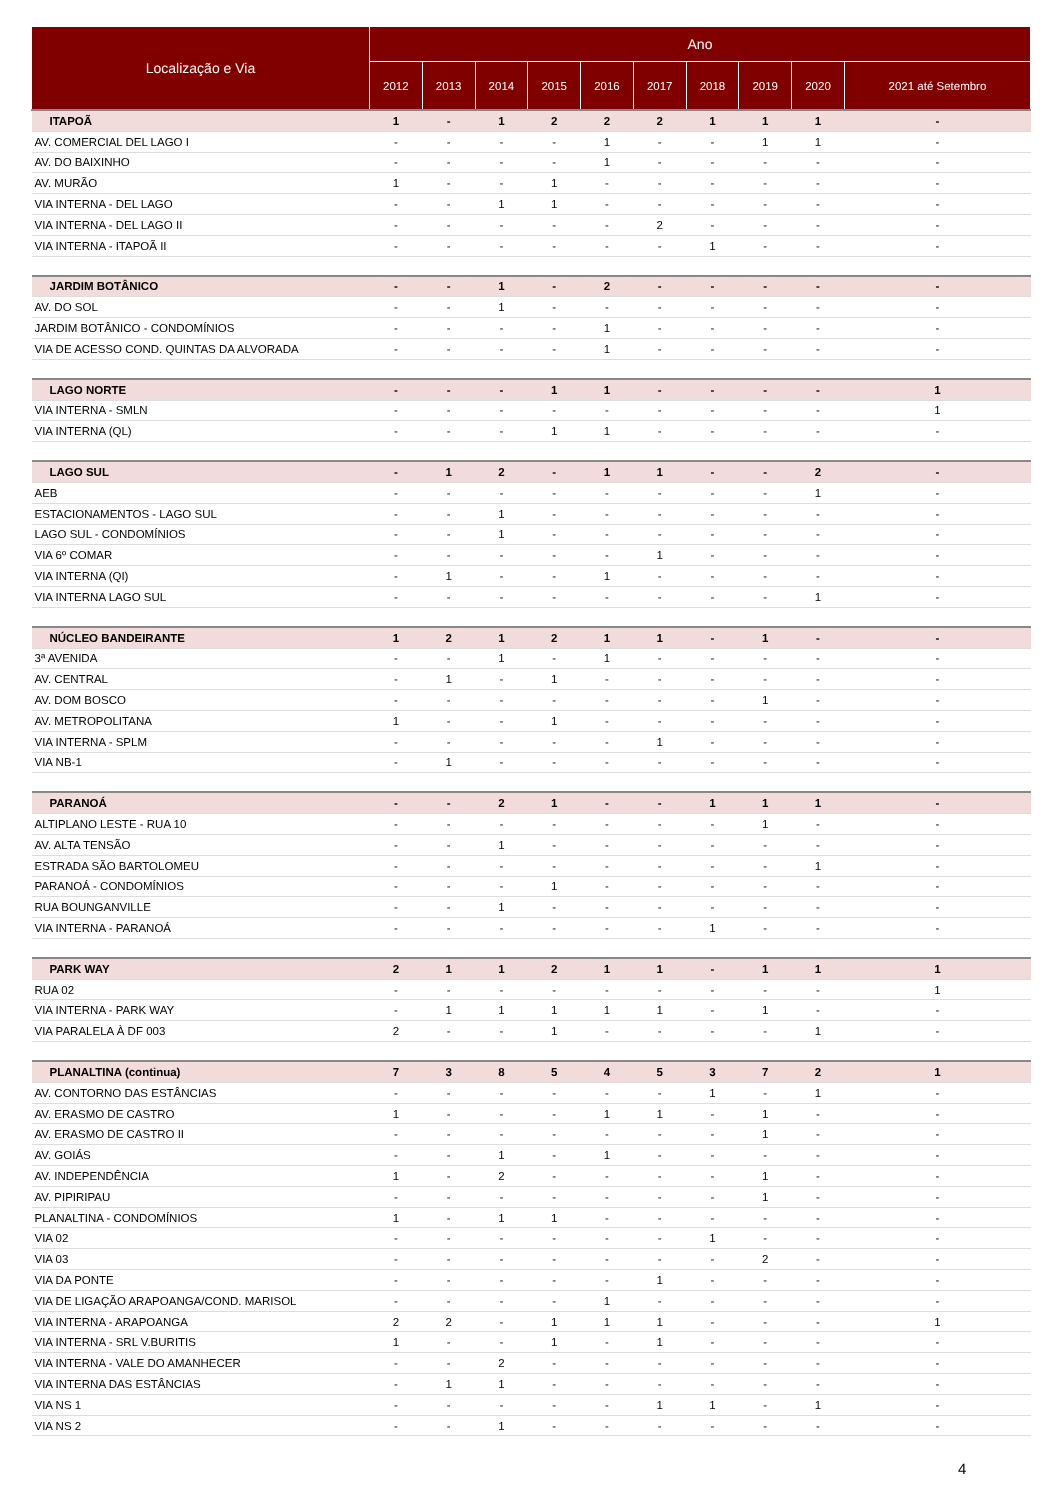| Localização e Via | Ano | | | | | | | | | |
| --- | --- | --- | --- | --- | --- | --- | --- | --- | --- | --- |
| | 2012 | 2013 | 2014 | 2015 | 2016 | 2017 | 2018 | 2019 | 2020 | 2021 até Setembro |
| ITAPOÃ | 1 | - | 1 | 2 | 2 | 2 | 1 | 1 | 1 | - |
| AV. COMERCIAL DEL LAGO I | - | - | - | - | 1 | - | - | 1 | 1 | - |
| AV. DO BAIXINHO | - | - | - | - | 1 | - | - | - | - | - |
| AV. MURÃO | 1 | - | - | 1 | - | - | - | - | - | - |
| VIA INTERNA - DEL LAGO | - | - | 1 | 1 | - | - | - | - | - | - |
| VIA INTERNA - DEL LAGO II | - | - | - | - | - | 2 | - | - | - | - |
| VIA INTERNA - ITAPOÃ II | - | - | - | - | - | - | 1 | - | - | - |
| JARDIM BOTÂNICO | - | - | 1 | - | 2 | - | - | - | - | - |
| AV. DO SOL | - | - | 1 | - | - | - | - | - | - | - |
| JARDIM BOTÂNICO - CONDOMÍNIOS | - | - | - | - | 1 | - | - | - | - | - |
| VIA DE ACESSO COND. QUINTAS DA ALVORADA | - | - | - | - | 1 | - | - | - | - | - |
| LAGO NORTE | - | - | - | 1 | 1 | - | - | - | - | 1 |
| VIA INTERNA - SMLN | - | - | - | - | - | - | - | - | - | 1 |
| VIA INTERNA (QL) | - | - | - | 1 | 1 | - | - | - | - | - |
| LAGO SUL | - | 1 | 2 | - | 1 | 1 | - | - | 2 | - |
| AEB | - | - | - | - | - | - | - | - | 1 | - |
| ESTACIONAMENTOS - LAGO SUL | - | - | 1 | - | - | - | - | - | - | - |
| LAGO SUL - CONDOMÍNIOS | - | - | 1 | - | - | - | - | - | - | - |
| VIA 6º COMAR | - | - | - | - | - | 1 | - | - | - | - |
| VIA INTERNA (QI) | - | 1 | - | - | 1 | - | - | - | - | - |
| VIA INTERNA LAGO SUL | - | - | - | - | - | - | - | - | 1 | - |
| NÚCLEO BANDEIRANTE | 1 | 2 | 1 | 2 | 1 | 1 | - | 1 | - | - |
| 3ª AVENIDA | - | - | 1 | - | 1 | - | - | - | - | - |
| AV. CENTRAL | - | 1 | - | 1 | - | - | - | - | - | - |
| AV. DOM BOSCO | - | - | - | - | - | - | - | 1 | - | - |
| AV. METROPOLITANA | 1 | - | - | 1 | - | - | - | - | - | - |
| VIA INTERNA - SPLM | - | - | - | - | - | 1 | - | - | - | - |
| VIA NB-1 | - | 1 | - | - | - | - | - | - | - | - |
| PARANOÁ | - | - | 2 | 1 | - | - | 1 | 1 | 1 | - |
| ALTIPLANO LESTE - RUA 10 | - | - | - | - | - | - | - | 1 | - | - |
| AV. ALTA TENSÃO | - | - | 1 | - | - | - | - | - | - | - |
| ESTRADA SÃO BARTOLOMEU | - | - | - | - | - | - | - | - | 1 | - |
| PARANOÁ - CONDOMÍNIOS | - | - | - | 1 | - | - | - | - | - | - |
| RUA BOUNGANVILLE | - | - | 1 | - | - | - | - | - | - | - |
| VIA INTERNA - PARANOÁ | - | - | - | - | - | - | 1 | - | - | - |
| PARK WAY | 2 | 1 | 1 | 2 | 1 | 1 | - | 1 | 1 | 1 |
| RUA 02 | - | - | - | - | - | - | - | - | - | 1 |
| VIA INTERNA - PARK WAY | - | 1 | 1 | 1 | 1 | 1 | - | 1 | - | - |
| VIA PARALELA À DF 003 | 2 | - | - | 1 | - | - | - | - | 1 | - |
| PLANALTINA (continua) | 7 | 3 | 8 | 5 | 4 | 5 | 3 | 7 | 2 | 1 |
| AV. CONTORNO DAS ESTÂNCIAS | - | - | - | - | - | - | 1 | - | 1 | - |
| AV. ERASMO DE CASTRO | 1 | - | - | - | 1 | 1 | - | 1 | - | - |
| AV. ERASMO DE CASTRO II | - | - | - | - | - | - | - | 1 | - | - |
| AV. GOIÁS | - | - | 1 | - | 1 | - | - | - | - | - |
| AV. INDEPENDÊNCIA | 1 | - | 2 | - | - | - | - | 1 | - | - |
| AV. PIPIRIPAU | - | - | - | - | - | - | - | 1 | - | - |
| PLANALTINA - CONDOMÍNIOS | 1 | - | 1 | 1 | - | - | - | - | - | - |
| VIA 02 | - | - | - | - | - | - | 1 | - | - | - |
| VIA 03 | - | - | - | - | - | - | - | 2 | - | - |
| VIA DA PONTE | - | - | - | - | - | 1 | - | - | - | - |
| VIA DE LIGAÇÃO ARAPOANGA/COND. MARISOL | - | - | - | - | 1 | - | - | - | - | - |
| VIA INTERNA - ARAPOANGA | 2 | 2 | - | 1 | 1 | 1 | - | - | - | 1 |
| VIA INTERNA - SRL V.BURITIS | 1 | - | - | 1 | - | 1 | - | - | - | - |
| VIA INTERNA - VALE DO AMANHECER | - | - | 2 | - | - | - | - | - | - | - |
| VIA INTERNA DAS ESTÂNCIAS | - | 1 | 1 | - | - | - | - | - | - | - |
| VIA NS 1 | - | - | - | - | - | 1 | 1 | - | 1 | - |
| VIA NS 2 | - | - | 1 | - | - | - | - | - | - | - |
4